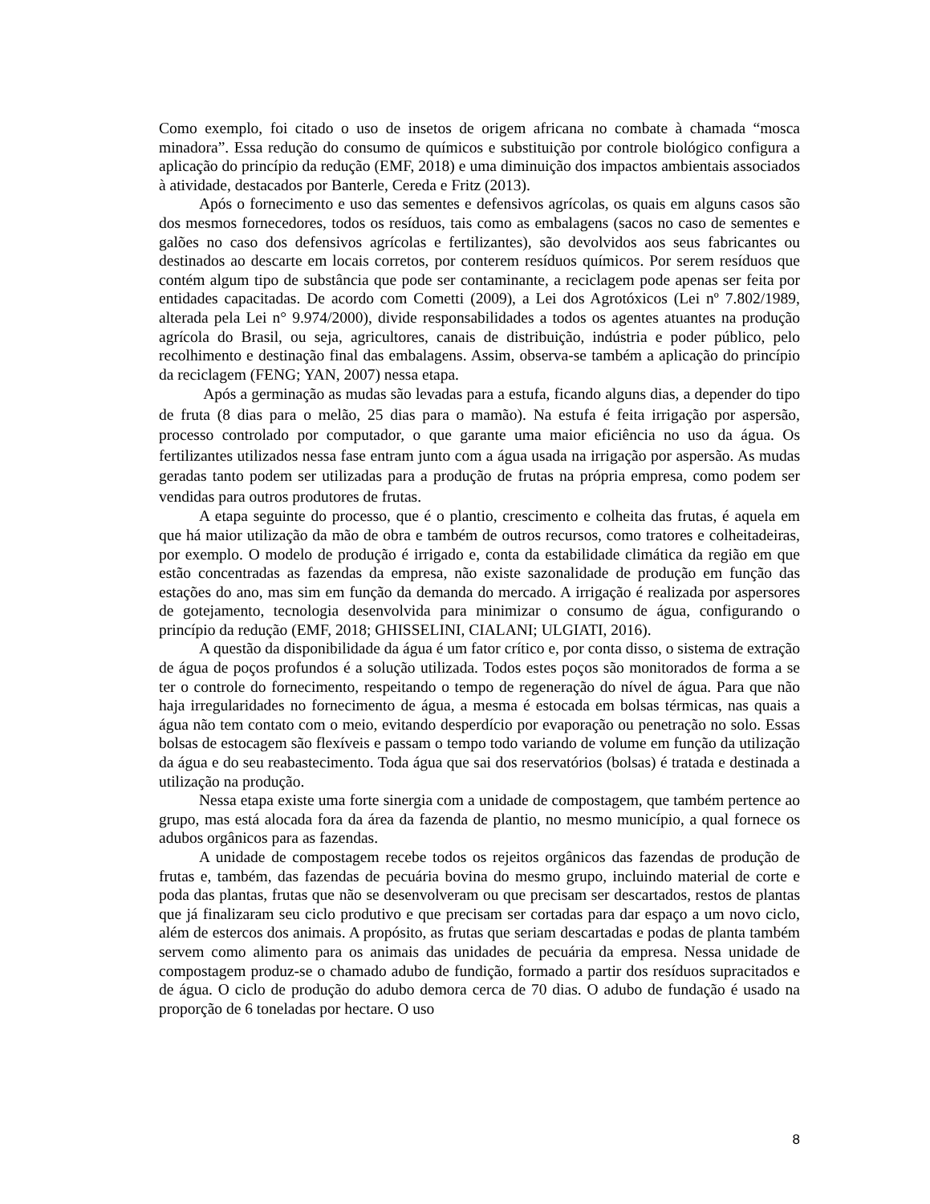Como exemplo, foi citado o uso de insetos de origem africana no combate à chamada “mosca minadora”. Essa redução do consumo de químicos e substituição por controle biológico configura a aplicação do princípio da redução (EMF, 2018) e uma diminuição dos impactos ambientais associados à atividade, destacados por Banterle, Cereda e Fritz (2013).
Após o fornecimento e uso das sementes e defensivos agrícolas, os quais em alguns casos são dos mesmos fornecedores, todos os resíduos, tais como as embalagens (sacos no caso de sementes e galões no caso dos defensivos agrícolas e fertilizantes), são devolvidos aos seus fabricantes ou destinados ao descarte em locais corretos, por conterem resíduos químicos. Por serem resíduos que contém algum tipo de substância que pode ser contaminante, a reciclagem pode apenas ser feita por entidades capacitadas. De acordo com Cometti (2009), a Lei dos Agrotóxicos (Lei nº 7.802/1989, alterada pela Lei n° 9.974/2000), divide responsabilidades a todos os agentes atuantes na produção agrícola do Brasil, ou seja, agricultores, canais de distribuição, indústria e poder público, pelo recolhimento e destinação final das embalagens. Assim, observa-se também a aplicação do princípio da reciclagem (FENG; YAN, 2007) nessa etapa.
Após a germinação as mudas são levadas para a estufa, ficando alguns dias, a depender do tipo de fruta (8 dias para o melão, 25 dias para o mamão). Na estufa é feita irrigação por aspersão, processo controlado por computador, o que garante uma maior eficiência no uso da água. Os fertilizantes utilizados nessa fase entram junto com a água usada na irrigação por aspersão. As mudas geradas tanto podem ser utilizadas para a produção de frutas na própria empresa, como podem ser vendidas para outros produtores de frutas.
A etapa seguinte do processo, que é o plantio, crescimento e colheita das frutas, é aquela em que há maior utilização da mão de obra e também de outros recursos, como tratores e colheitadeiras, por exemplo. O modelo de produção é irrigado e, conta da estabilidade climática da região em que estão concentradas as fazendas da empresa, não existe sazonalidade de produção em função das estações do ano, mas sim em função da demanda do mercado. A irrigação é realizada por aspersores de gotejamento, tecnologia desenvolvida para minimizar o consumo de água, configurando o princípio da redução (EMF, 2018; GHISSELINI, CIALANI; ULGIATI, 2016).
A questão da disponibilidade da água é um fator crítico e, por conta disso, o sistema de extração de água de poços profundos é a solução utilizada. Todos estes poços são monitorados de forma a se ter o controle do fornecimento, respeitando o tempo de regeneração do nível de água. Para que não haja irregularidades no fornecimento de água, a mesma é estocada em bolsas térmicas, nas quais a água não tem contato com o meio, evitando desperdício por evaporação ou penetração no solo. Essas bolsas de estocagem são flexíveis e passam o tempo todo variando de volume em função da utilização da água e do seu reabastecimento. Toda água que sai dos reservatórios (bolsas) é tratada e destinada a utilização na produção.
Nessa etapa existe uma forte sinergia com a unidade de compostagem, que também pertence ao grupo, mas está alocada fora da área da fazenda de plantio, no mesmo município, a qual fornece os adubos orgânicos para as fazendas.
A unidade de compostagem recebe todos os rejeitos orgânicos das fazendas de produção de frutas e, também, das fazendas de pecuária bovina do mesmo grupo, incluindo material de corte e poda das plantas, frutas que não se desenvolveram ou que precisam ser descartados, restos de plantas que já finalizaram seu ciclo produtivo e que precisam ser cortadas para dar espaço a um novo ciclo, além de estercos dos animais. A propósito, as frutas que seriam descartadas e podas de planta também servem como alimento para os animais das unidades de pecuária da empresa. Nessa unidade de compostagem produz-se o chamado adubo de fundição, formado a partir dos resíduos supracitados e de água. O ciclo de produção do adubo demora cerca de 70 dias. O adubo de fundação é usado na proporção de 6 toneladas por hectare. O uso
8